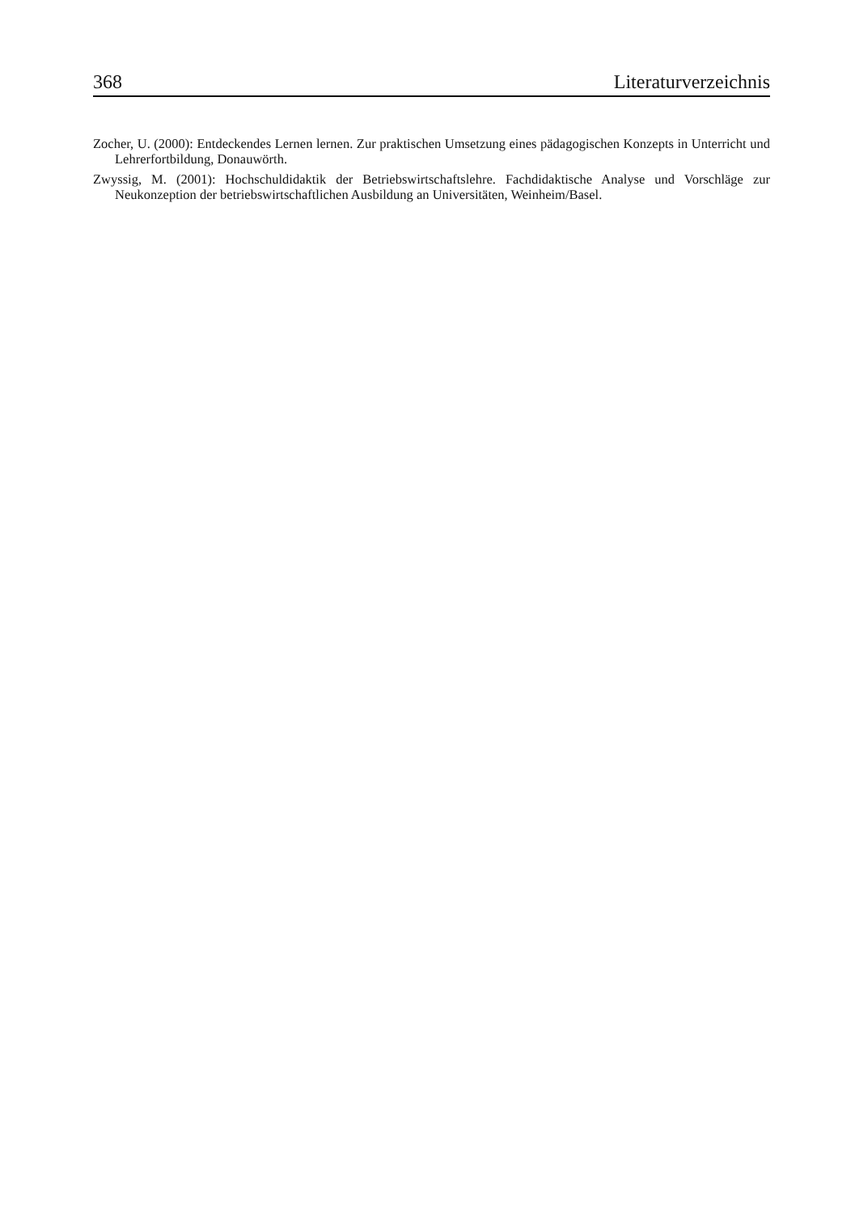368 Literaturverzeichnis
Zocher, U. (2000): Entdeckendes Lernen lernen. Zur praktischen Umsetzung eines pädagogischen Konzepts in Unterricht und Lehrerfortbildung, Donauwörth.
Zwyssig, M. (2001): Hochschuldidaktik der Betriebswirtschaftslehre. Fachdidaktische Analyse und Vorschläge zur Neukonzeption der betriebswirtschaftlichen Ausbildung an Universitäten, Weinheim/Basel.